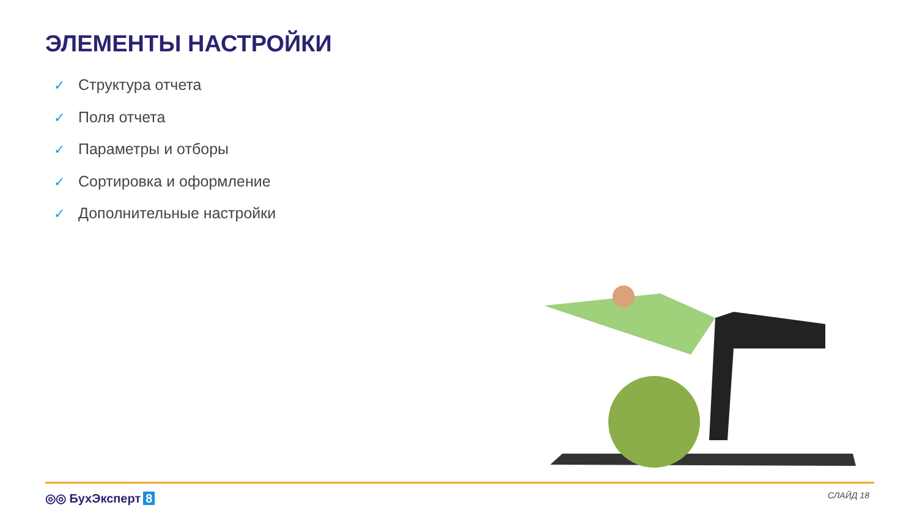ЭЛЕМЕНТЫ НАСТРОЙКИ
✓ Структура отчета
✓ Поля отчета
✓ Параметры и отборы
✓ Сортировка и оформление
✓ Дополнительные настройки
◎◎ БухЭксперт 8 СЛАЙД 18